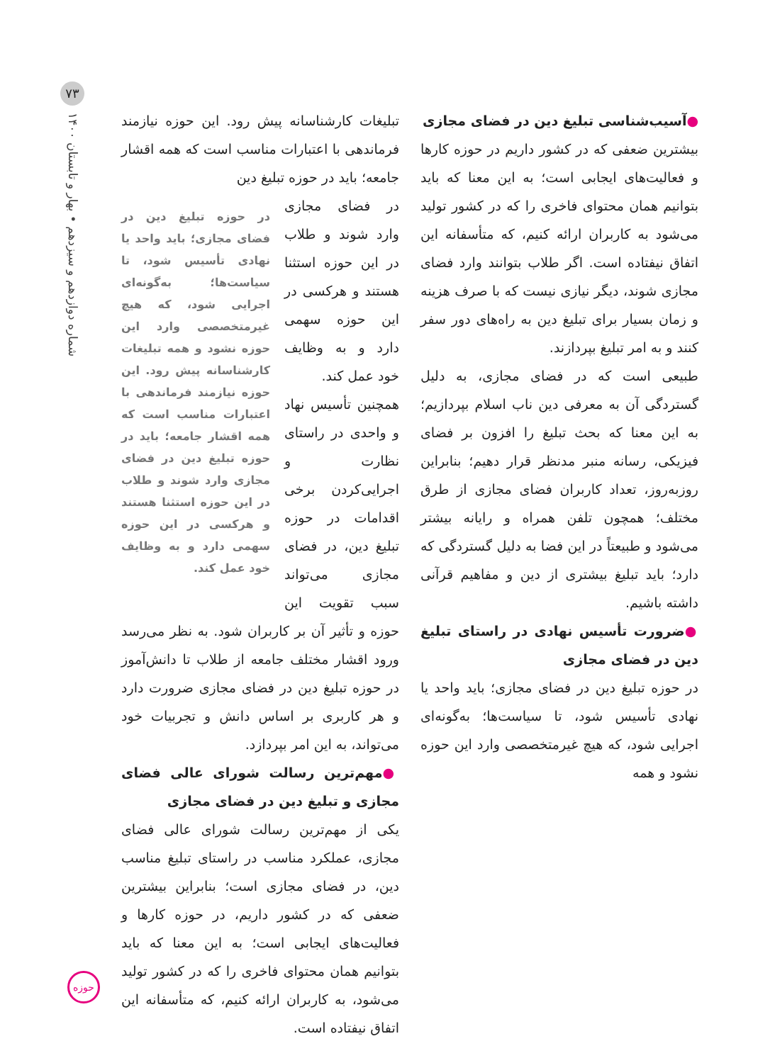۷۳
شماره دوازدهم و سیزدهم • بهار و تابستان ۱۴۰۰
●آسیب‌شناسی تبلیغ دین در فضای مجازی
بیشترین ضعفی که در کشور داریم در حوزه کارها و فعالیت‌های ایجابی است؛ به این معنا که باید بتوانیم همان محتوای فاخری را که در کشور تولید می‌شود به کاربران ارائه کنیم، که متأسفانه این اتفاق نیفتاده است. اگر طلاب بتوانند وارد فضای مجازی شوند، دیگر نیازی نیست که با صرف هزینه و زمان بسیار برای تبلیغ دین به راه‌های دور سفر کنند و به امر تبلیغ بپردازند.
طبیعی است که در فضای مجازی، به دلیل گستردگی آن به معرفی دین ناب اسلام بپردازیم؛ به این معنا که بحث تبلیغ را افزون بر فضای فیزیکی، رسانه منبر مدنظر قرار دهیم؛ بنابراین روزبه‌روز، تعداد کاربران فضای مجازی از طرق مختلف؛ همچون تلفن همراه و رایانه بیشتر می‌شود و طبیعتاً در این فضا به دلیل گستردگی که دارد؛ باید تبلیغ بیشتری از دین و مفاهیم قرآنی داشته باشیم.
●ضرورت تأسیس نهادی در راستای تبلیغ دین در فضای مجازی
در حوزه تبلیغ دین در فضای مجازی؛ باید واحد یا نهادی تأسیس شود، تا سیاست‌ها؛ به‌گونه‌ای اجرایی شود، که هیچ غیرمتخصصی وارد این حوزه نشود و همه
تبلیغات کارشناسانه پیش رود. این حوزه نیازمند فرماندهی با اعتبارات مناسب است که همه اقشار جامعه؛ باید در حوزه تبلیغ دین
در حوزه تبلیغ دین در فضای مجازی؛ باید واحد یا نهادی تأسیس شود، تا سیاست‌ها؛ به‌گونه‌ای اجرایی شود، که هیچ غیرمتخصصی وارد این حوزه نشود و همه تبلیغات کارشناسانه پیش رود. این حوزه نیازمند فرماندهی با اعتبارات مناسب است که همه اقشار جامعه؛ باید در حوزه تبلیغ دین در فضای مجازی وارد شوند و طلاب در این حوزه استثنا هستند و هرکسی در این حوزه سهمی دارد و به وظایف خود عمل کند.
در فضای مجازی وارد شوند و طلاب در این حوزه استثنا هستند و هرکسی در این حوزه سهمی دارد و به وظایف خود عمل کند.
همچنین تأسیس نهاد و واحدی در راستای نظارت و اجرایی‌کردن برخی اقدامات در حوزه تبلیغ دین، در فضای مجازی می‌تواند سبب تقویت این حوزه و تأثیر آن بر کاربران شود. به نظر می‌رسد ورود اقشار مختلف جامعه از طلاب تا دانش‌آموز در حوزه تبلیغ دین در فضای مجازی ضرورت دارد و هر کاربری بر اساس دانش و تجربیات خود می‌تواند، به این امر بپردازد.
●مهم‌ترین رسالت شورای عالی فضای مجازی و تبلیغ دین در فضای مجازی
یکی از مهم‌ترین رسالت شورای عالی فضای مجازی، عملکرد مناسب در راستای تبلیغ مناسب دین، در فضای مجازی است؛ بنابراین بیشترین ضعفی که در کشور داریم، در حوزه کارها و فعالیت‌های ایجابی است؛ به این معنا که باید بتوانیم همان محتوای فاخری را که در کشور تولید می‌شود، به کاربران ارائه کنیم، که متأسفانه این اتفاق نیفتاده است.
حوزه